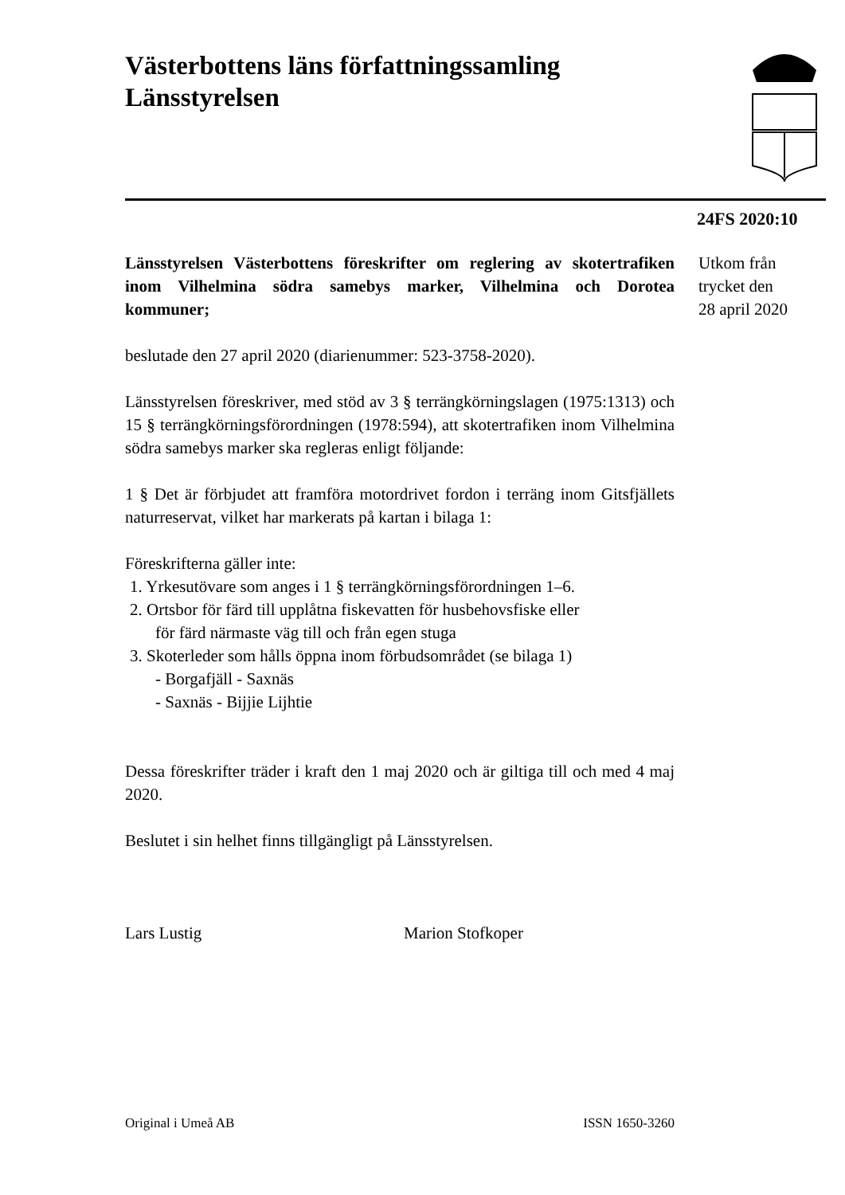Västerbottens läns författningssamling
Länsstyrelsen
24FS 2020:10
Utkom från
trycket den
28 april 2020
Länsstyrelsen Västerbottens föreskrifter om reglering av skotertrafiken inom Vilhelmina södra samebys marker, Vilhelmina och Dorotea kommuner;
beslutade den 27 april 2020 (diarienummer: 523-3758-2020).
Länsstyrelsen föreskriver, med stöd av 3 § terrängkörningslagen (1975:1313) och 15 § terrängkörningsförordningen (1978:594), att skotertrafiken inom Vilhelmina södra samebys marker ska regleras enligt följande:
1 § Det är förbjudet att framföra motordrivet fordon i terräng inom Gitsfjällets naturreservat, vilket har markerats på kartan i bilaga 1:
Föreskrifterna gäller inte:
1. Yrkesutövare som anges i 1 § terrängkörningsförordningen 1–6.
2. Ortsbor för färd till upplåtna fiskevatten för husbehovsfiske eller
för färd närmaste väg till och från egen stuga
3. Skoterleder som hålls öppna inom förbudsområdet (se bilaga 1)
- Borgafjäll - Saxnäs
- Saxnäs - Bijjie Lijhtie
Dessa föreskrifter träder i kraft den 1 maj 2020 och är giltiga till och med 4 maj 2020.
Beslutet i sin helhet finns tillgängligt på Länsstyrelsen.
Lars Lustig Marion Stofkoper
Original i Umeå AB ISSN 1650-3260